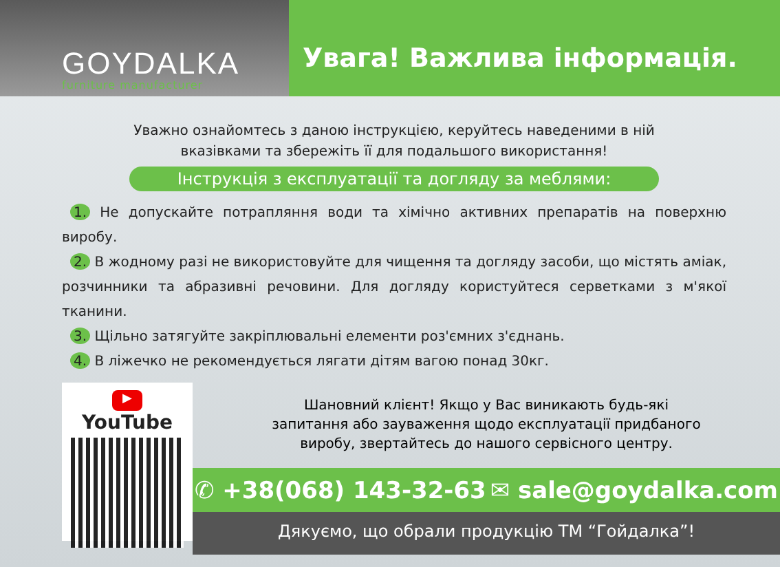GOYDALKA
furniture manufacturer
Увага! Важлива інформація.
Уважно ознайомтесь з даною інструкцією, керуйтесь наведеними в ній
вказівками та збережіть її для подальшого використання!
Інструкція з експлуатації та догляду за меблями:
1. Не допускайте потрапляння води та хімічно активних препаратів на поверхню виробу.
2. В жодному разі не використовуйте для чищення та догляду засоби, що містять аміак, розчинники та абразивні речовини. Для догляду користуйтеся серветками з м'якої тканини.
3. Щільно затягуйте закріплювальні елементи роз'ємних з'єднань.
4. В ліжечко не рекомендується лягати дітям вагою понад 30кг.
▶ YouTube
Шановний клієнт! Якщо у Вас виникають будь-які
запитання або зауваження щодо експлуатації придбаного
виробу, звертайтесь до нашого сервісного центру.
✆ +38(068) 143-32-63 ✉ sale@goydalka.com
Дякуємо, що обрали продукцію ТМ “Гойдалка”!